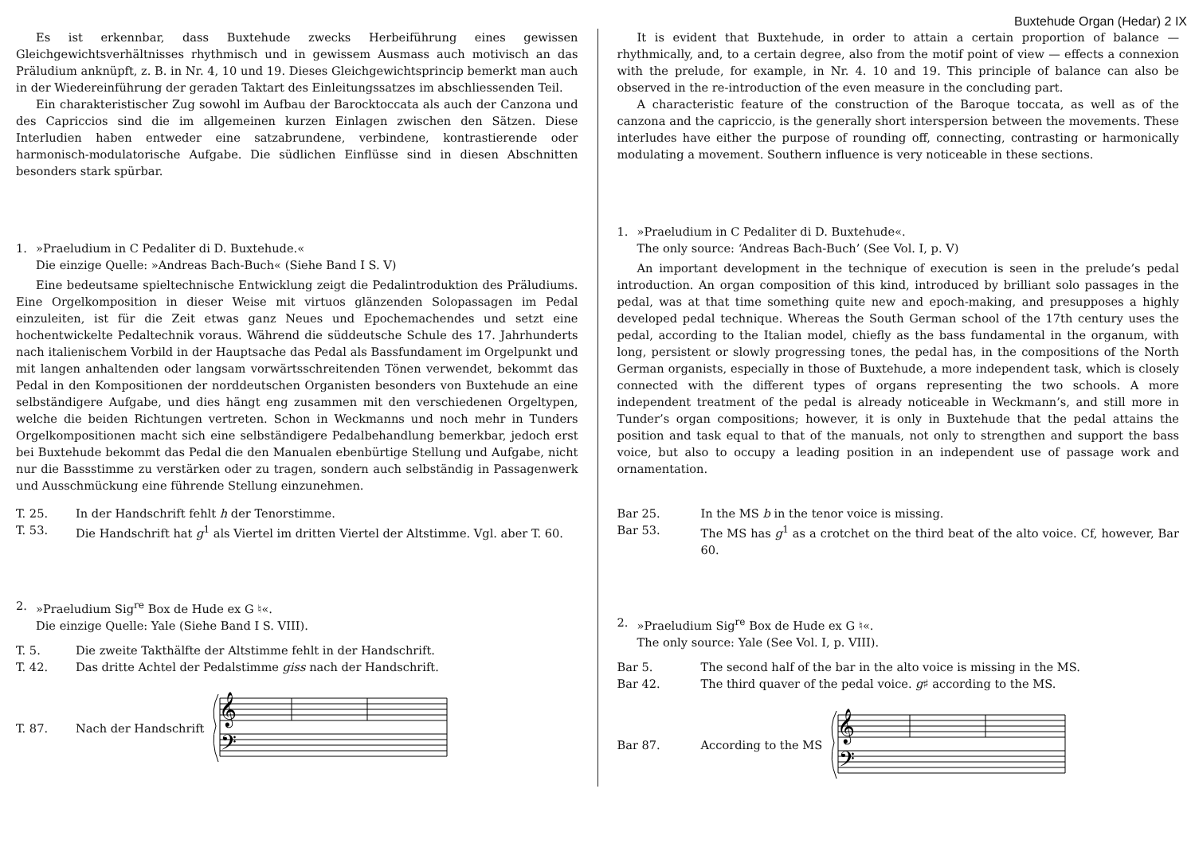Buxtehude Organ (Hedar) 2 IX
Es ist erkennbar, dass Buxtehude zwecks Herbeiführung eines gewissen Gleichgewichtsverhältnisses rhythmisch und in gewissem Ausmass auch motivisch an das Präludium anknüpft, z. B. in Nr. 4, 10 und 19. Dieses Gleichgewichtsprincip bemerkt man auch in der Wiedereinführung der geraden Taktart des Einleitungssatzes im abschliessenden Teil.
Ein charakteristischer Zug sowohl im Aufbau der Barocktoccata als auch der Canzona und des Capriccios sind die im allgemeinen kurzen Einlagen zwischen den Sätzen. Diese Interludien haben entweder eine satzabrundene, verbindene, kontrastierende oder harmonisch-modulatorische Aufgabe. Die südlichen Einflüsse sind in diesen Abschnitten besonders stark spürbar.
1. »Praeludium in C Pedaliter di D. Buxtehude.«
Die einzige Quelle: »Andreas Bach-Buch« (Siehe Band I S. V)
Eine bedeutsame spieltechnische Entwicklung zeigt die Pedalintroduktion des Präludiums. Eine Orgelkomposition in dieser Weise mit virtuos glänzenden Solopassagen im Pedal einzuleiten, ist für die Zeit etwas ganz Neues und Epochemachendes und setzt eine hochentwickelte Pedaltechnik voraus. Während die süddeutsche Schule des 17. Jahrhunderts nach italienischem Vorbild in der Hauptsache das Pedal als Bassfundament im Orgelpunkt und mit langen anhaltenden oder langsam vorwärtsschreitenden Tönen verwendet, bekommt das Pedal in den Kompositionen der norddeutschen Organisten besonders von Buxtehude an eine selbständigere Aufgabe, und dies hängt eng zusammen mit den verschiedenen Orgeltypen, welche die beiden Richtungen vertreten. Schon in Weckmanns und noch mehr in Tunders Orgelkompositionen macht sich eine selbständigere Pedalbehandlung bemerkbar, jedoch erst bei Buxtehude bekommt das Pedal die den Manualen ebenbürtige Stellung und Aufgabe, nicht nur die Bassstimme zu verstärken oder zu tragen, sondern auch selbständig in Passagenwerk und Ausschmückung eine führende Stellung einzunehmen.
T. 25. In der Handschrift fehlt h der Tenorstimme.
T. 53. Die Handschrift hat g<sup>1</sup> als Viertel im dritten Viertel der Altstimme. Vgl. aber T. 60.
2. »Praeludium Sig<sup>re</sup> Box de Hude ex G ♮«.
Die einzige Quelle: Yale (Siehe Band I S. VIII).
T. 5. Die zweite Takthälfte der Altstimme fehlt in der Handschrift.
T. 42. Das dritte Achtel der Pedalstimme giss nach der Handschrift.
T. 87. Nach der Handschrift
𝄞
𝄢
It is evident that Buxtehude, in order to attain a certain proportion of balance — rhythmically, and, to a certain degree, also from the motif point of view — effects a connexion with the prelude, for example, in Nr. 4. 10 and 19. This principle of balance can also be observed in the re-introduction of the even measure in the concluding part.
A characteristic feature of the construction of the Baroque toccata, as well as of the canzona and the capriccio, is the generally short interspersion between the movements. These interludes have either the purpose of rounding off, connecting, contrasting or harmonically modulating a movement. Southern influence is very noticeable in these sections.
1. »Praeludium in C Pedaliter di D. Buxtehude«.
The only source: ‘Andreas Bach-Buch’ (See Vol. I, p. V)
An important development in the technique of execution is seen in the prelude’s pedal introduction. An organ composition of this kind, introduced by brilliant solo passages in the pedal, was at that time something quite new and epoch-making, and presupposes a highly developed pedal technique. Whereas the South German school of the 17th century uses the pedal, according to the Italian model, chiefly as the bass fundamental in the organum, with long, persistent or slowly progressing tones, the pedal has, in the compositions of the North German organists, especially in those of Buxtehude, a more independent task, which is closely connected with the different types of organs representing the two schools. A more independent treatment of the pedal is already noticeable in Weckmann’s, and still more in Tunder’s organ compositions; however, it is only in Buxtehude that the pedal attains the position and task equal to that of the manuals, not only to strengthen and support the bass voice, but also to occupy a leading position in an independent use of passage work and ornamentation.
Bar 25. In the MS b in the tenor voice is missing.
Bar 53. The MS has g<sup>1</sup> as a crotchet on the third beat of the alto voice. Cf, however, Bar 60.
2. »Praeludium Sig<sup>re</sup> Box de Hude ex G ♮«.
The only source: Yale (See Vol. I, p. VIII).
Bar 5. The second half of the bar in the alto voice is missing in the MS.
Bar 42. The third quaver of the pedal voice. g♯ according to the MS.
Bar 87. According to the MS
𝄞
𝄢